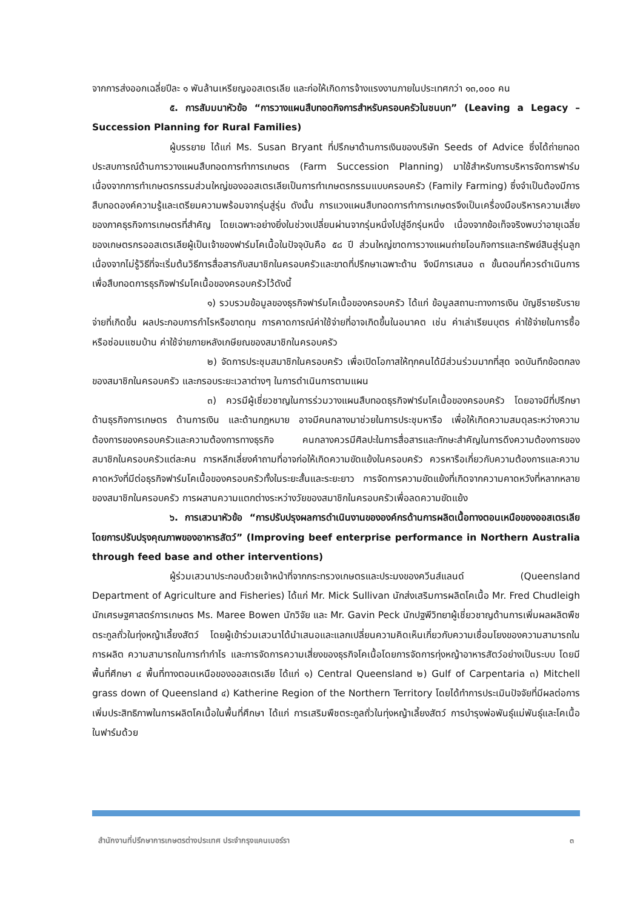จากการส่งออกเฉลี่ยปีละ ๑ พันล้านเหรียญออสเตรเลีย และก่อให้เกิดการจ้างแรงงานภายในประเทศกว่า ๑๓,๐๐๐ คน
๕. การสัมมนาหัวข้อ “การวางแผนสืบทอดกิจการสำหรับครอบครัวในชนบท” (Leaving a Legacy – Succession Planning for Rural Families)
ผู้บรรยาย ได้แก่ Ms. Susan Bryant ที่ปรึกษาด้านการเงินของบริษัท Seeds of Advice ซึ่งได้ถ่ายทอดประสบการณ์ด้านการวางแผนสืบทอดการทำการเกษตร (Farm Succession Planning) มาใช้สำหรับการบริหารจัดการฟาร์ม เนื่องจากการทำเกษตรกรรมส่วนใหญ่ของออสเตรเลียเป็นการทำเกษตรกรรมแบบครอบครัว (Family Farming) ซึ่งจำเป็นต้องมีการสืบทอดองค์ความรู้และเตรียมความพร้อมจากรุ่นสู่รุ่น ดังนั้น การแวงแผนสืบทอดการทำการเกษตรจึงเป็นเครื่องมือบริหารความเสี่ยงของภาคธุรกิจการเกษตรที่สำคัญ โดยเฉพาะอย่างยิ่งในช่วงเปลี่ยนผ่านจากรุ่นหนึ่งไปสู่อีกรุ่นหนึ่ง เนื่องจากข้อเท็จจริงพบว่าอายุเฉลี่ยของเกษตรกรออสเตรเลียผู้เป็นเจ้าของฟาร์มโคเนื้อในปัจจุบันคือ ๕๘ ปี ส่วนใหญ่ขาดการวางแผนถ่ายโอนกิจการและทรัพย์สินสู่รุ่นลูกเนื่องจากไม่รู้วิธีที่จะเริ่มต้นวิธีการสื่อสารกับสมาชิกในครอบครัวและขาดที่ปรึกษาเฉพาะด้าน จึงมีการเสนอ ๓ ขั้นตอนที่ควรดำเนินการเพื่อสืบทอดการธุรกิจฟาร์มโคเนื้อของครอบครัวไว้ดังนี้
๑) รวบรวมข้อมูลของธุรกิจฟาร์มโคเนื้อของครอบครัว ได้แก่ ข้อมูลสถานะทางการเงิน บัญชีรายรับรายจ่ายที่เกิดขึ้น ผลประกอบการกำไรหรือขาดทุน การคาดการณ์ค่าใช้จ่ายที่อาจเกิดขึ้นในอนาคต เช่น ค่าเล่าเรียนบุตร ค่าใช้จ่ายในการซื้อหรือซ่อมแซมบ้าน ค่าใช้จ่ายภายหลังเกษียณของสมาชิกในครอบครัว
๒) จัดการประชุมสมาชิกในครอบครัว เพื่อเปิดโอกาสให้ทุกคนได้มีส่วนร่วมมากที่สุด จดบันทึกข้อตกลงของสมาชิกในครอบครัว และกรอบระยะเวลาต่างๆ ในการดำเนินการตามแผน
๓) ควรมีผู้เชี่ยวชาญในการร่วมวางแผนสืบทอดธุรกิจฟาร์มโคเนื้อของครอบครัว โดยอาจมีที่ปรึกษาด้านธุรกิจการเกษตร ด้านการเงิน และด้านกฎหมาย อาจมีคนกลางมาช่วยในการประชุมหารือ เพื่อให้เกิดความสมดุลระหว่างความต้องการของครอบครัวและความต้องการทางธุรกิจ คนกลางควรมีศิลปะในการสื่อสารและทักษะสำคัญในการดึงความต้องการของสมาชิกในครอบครัวแต่ละคน การหลีกเลี่ยงคำถามที่อาจก่อให้เกิดความขัดแย้งในครอบครัว ควรหารือเกี่ยวกับความต้องการและความคาดหวังที่มีต่อธุรกิจฟาร์มโคเนื้อของครอบครัวทั้งในระยะสั้นและระยะยาว การจัดการความขัดแย้งที่เกิดจากความคาดหวังที่หลากหลายของสมาชิกในครอบครัว การผสานความแตกต่างระหว่างวัยของสมาชิกในครอบครัวเพื่อลดความขัดแย้ง
๖. การเสวนาหัวข้อ “การปรับปรุงผลการดำเนินงานขององค์กรด้านการผลิตเนื้อทางตอนเหนือของออสเตรเลียโดยการปรับปรุงคุณภาพของอาหารสัตว์” (Improving beef enterprise performance in Northern Australia through feed base and other interventions)
ผู้ร่วมเสวนาประกอบด้วยเจ้าหน้าที่จากกระทรวงเกษตรและประมงของควีนส์แลนด์ (Queensland Department of Agriculture and Fisheries) ได้แก่ Mr. Mick Sullivan นักส่งเสริมการผลิตโคเนื้อ Mr. Fred Chudleigh นักเศรษฐศาสตร์การเกษตร Ms. Maree Bowen นักวิจัย และ Mr. Gavin Peck นักปฐพีวิทยาผู้เชี่ยวชาญด้านการเพิ่มผลผลิตพืชตระกูลถั่วในทุ่งหญ้าเลี้ยงสัตว์ โดยผู้เข้าร่วมเสวนาได้นำเสนอและแลกเปลี่ยนความคิดเห็นเกี่ยวกับความเชื่อมโยงของความสามารถในการผลิต ความสามารถในการทำกำไร และการจัดการความเสี่ยงของธุรกิจโคเนื้อโดยการจัดการทุ่งหญ้าอาหารสัตว์อย่างเป็นระบบ โดยมีพื้นที่ศึกษา ๔ พื้นที่ทางตอนเหนือของออสเตรเลีย ได้แก่ ๑) Central Queensland ๒) Gulf of Carpentaria ๓) Mitchell grass down of Queensland ๔) Katherine Region of the Northern Territory โดยได้ทำการประเมินปัจจัยที่มีผลต่อการเพิ่มประสิทธิภาพในการผลิตโคเนื้อในพื้นที่ศึกษา ได้แก่ การเสริมพืชตระกูลถั่วในทุ่งหญ้าเลี้ยงสัตว์ การบำรุงพ่อพันธุ์แม่พันธุ์และโคเนื้อในฟาร์มด้วย
สำนักงานที่ปรึกษาการเกษตรต่างประเทศ ประจำกรุงแคนเบอร์รา ๓